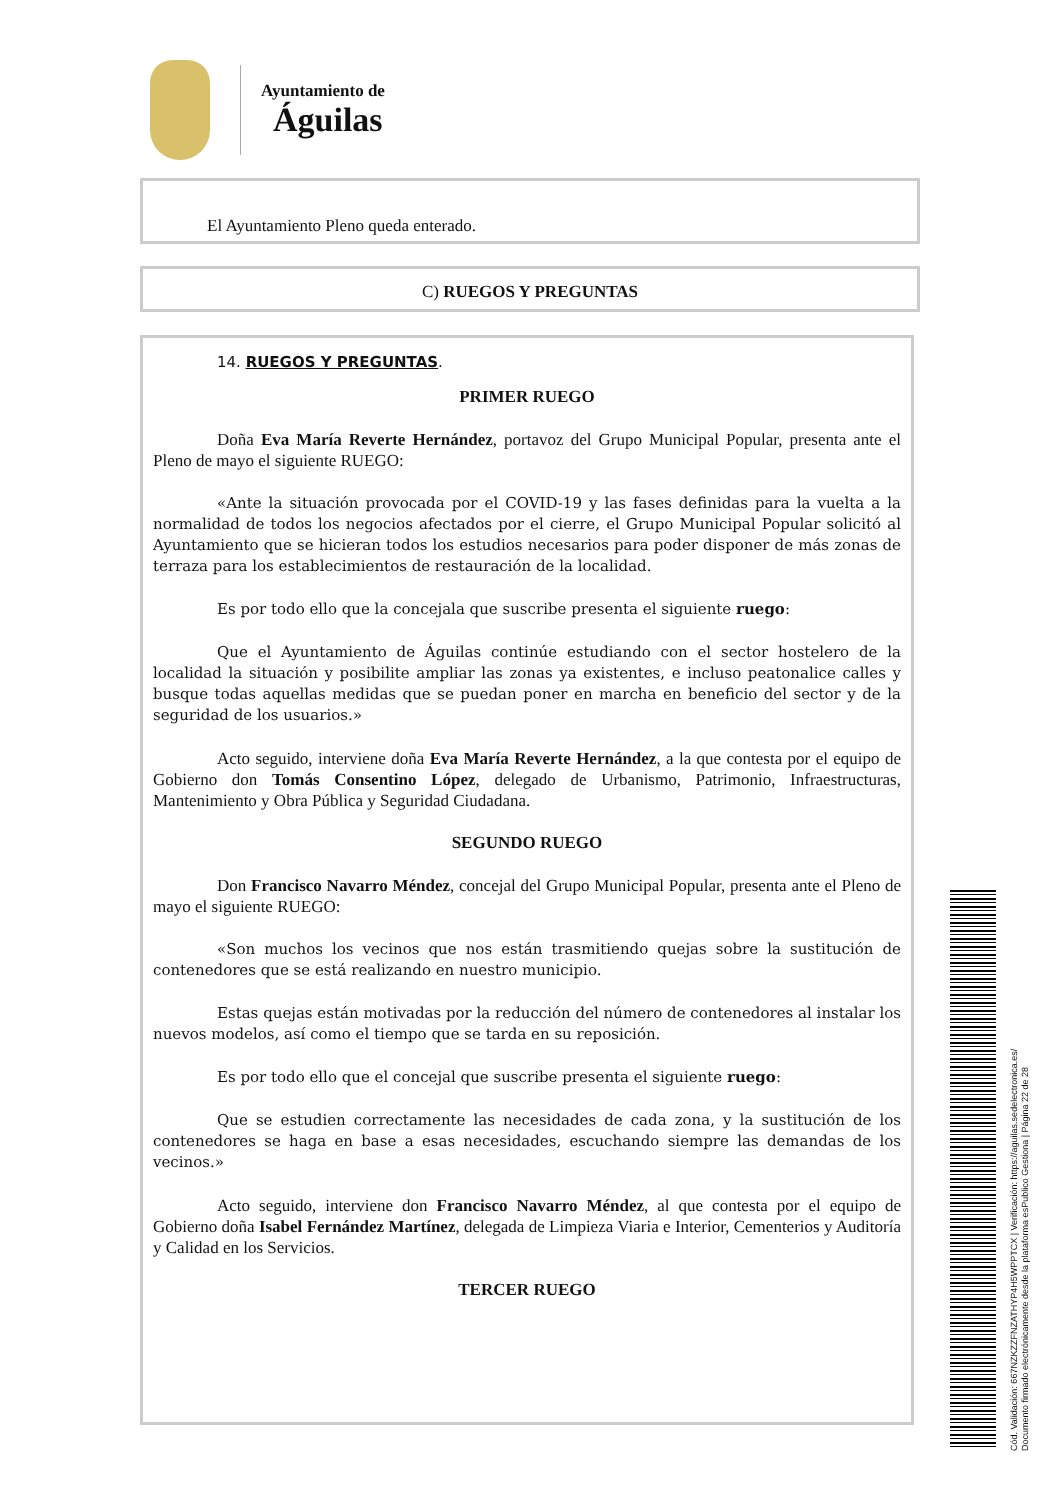Ayuntamiento de
Águilas
El Ayuntamiento Pleno queda enterado.
C) RUEGOS Y PREGUNTAS
14. RUEGOS Y PREGUNTAS.
PRIMER RUEGO
Doña Eva María Reverte Hernández, portavoz del Grupo Municipal Popular, presenta ante el Pleno de mayo el siguiente RUEGO:
«Ante la situación provocada por el COVID-19 y las fases definidas para la vuelta a la normalidad de todos los negocios afectados por el cierre, el Grupo Municipal Popular solicitó al Ayuntamiento que se hicieran todos los estudios necesarios para poder disponer de más zonas de terraza para los establecimientos de restauración de la localidad.
Es por todo ello que la concejala que suscribe presenta el siguiente ruego:
Que el Ayuntamiento de Águilas continúe estudiando con el sector hostelero de la localidad la situación y posibilite ampliar las zonas ya existentes, e incluso peatonalice calles y busque todas aquellas medidas que se puedan poner en marcha en beneficio del sector y de la seguridad de los usuarios.»
Acto seguido, interviene doña Eva María Reverte Hernández, a la que contesta por el equipo de Gobierno don Tomás Consentino López, delegado de Urbanismo, Patrimonio, Infraestructuras, Mantenimiento y Obra Pública y Seguridad Ciudadana.
SEGUNDO RUEGO
Don Francisco Navarro Méndez, concejal del Grupo Municipal Popular, presenta ante el Pleno de mayo el siguiente RUEGO:
«Son muchos los vecinos que nos están trasmitiendo quejas sobre la sustitución de contenedores que se está realizando en nuestro municipio.
Estas quejas están motivadas por la reducción del número de contenedores al instalar los nuevos modelos, así como el tiempo que se tarda en su reposición.
Es por todo ello que el concejal que suscribe presenta el siguiente ruego:
Que se estudien correctamente las necesidades de cada zona, y la sustitución de los contenedores se haga en base a esas necesidades, escuchando siempre las demandas de los vecinos.»
Acto seguido, interviene don Francisco Navarro Méndez, al que contesta por el equipo de Gobierno doña Isabel Fernández Martínez, delegada de Limpieza Viaria e Interior, Cementerios y Auditoría y Calidad en los Servicios.
TERCER RUEGO
Cód. Validación: 667NZKZZFNZATHYP4H5WPPTCX | Verificación: https://aguilas.sedelectronica.es/
Documento firmado electrónicamente desde la plataforma esPublico Gestiona | Página 22 de 28